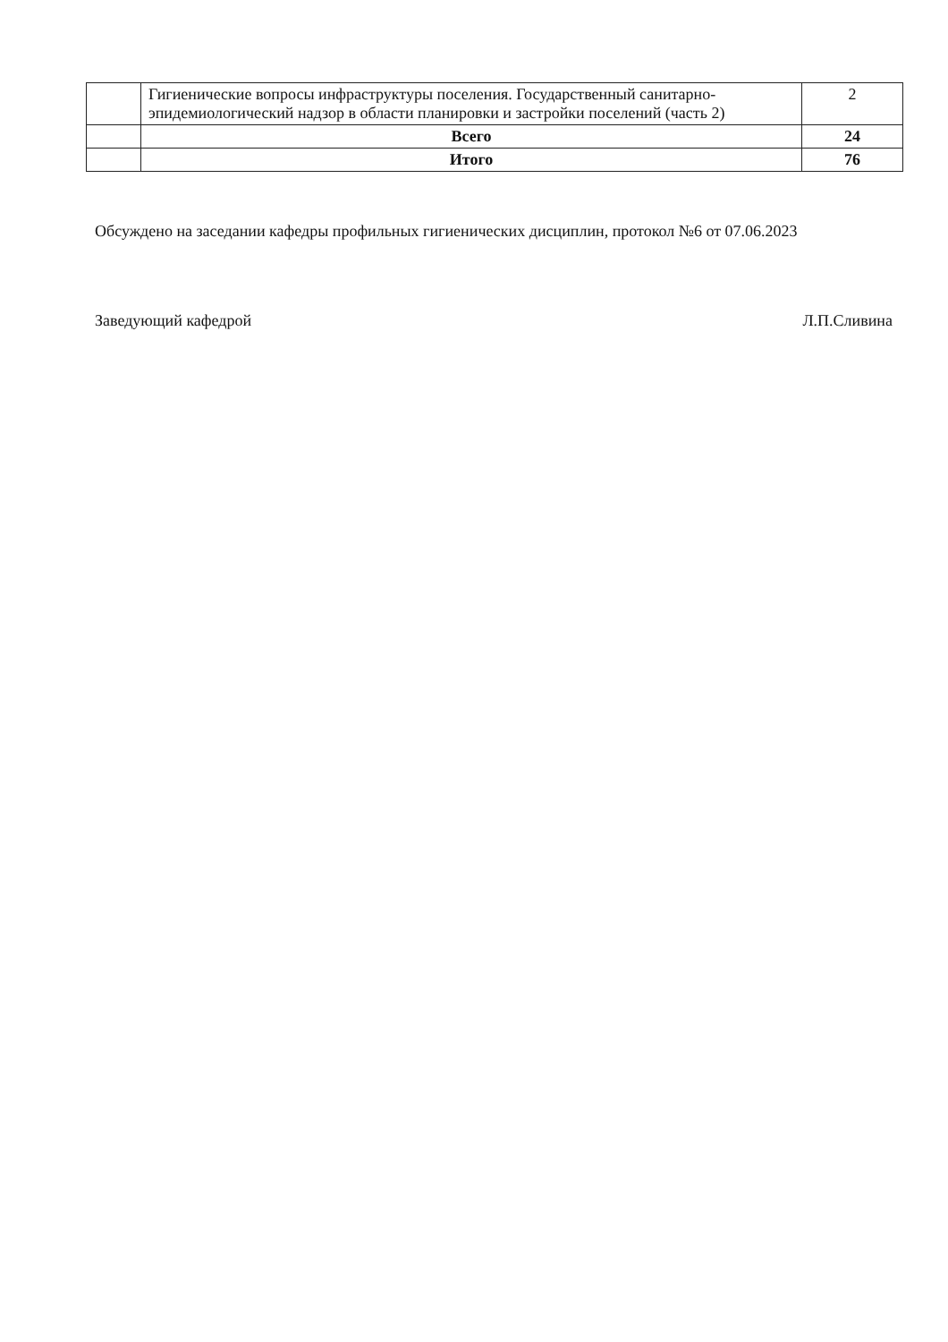| | Гигиенические вопросы инфраструктуры поселения. Государственный санитарно-эпидемиологический надзор в области планировки и застройки поселений (часть 2) | 2 |
| | Всего | 24 |
| | Итого | 76 |
Обсуждено на заседании кафедры профильных гигиенических дисциплин, протокол №6 от 07.06.2023
Заведующий кафедрой Л.П.Сливина